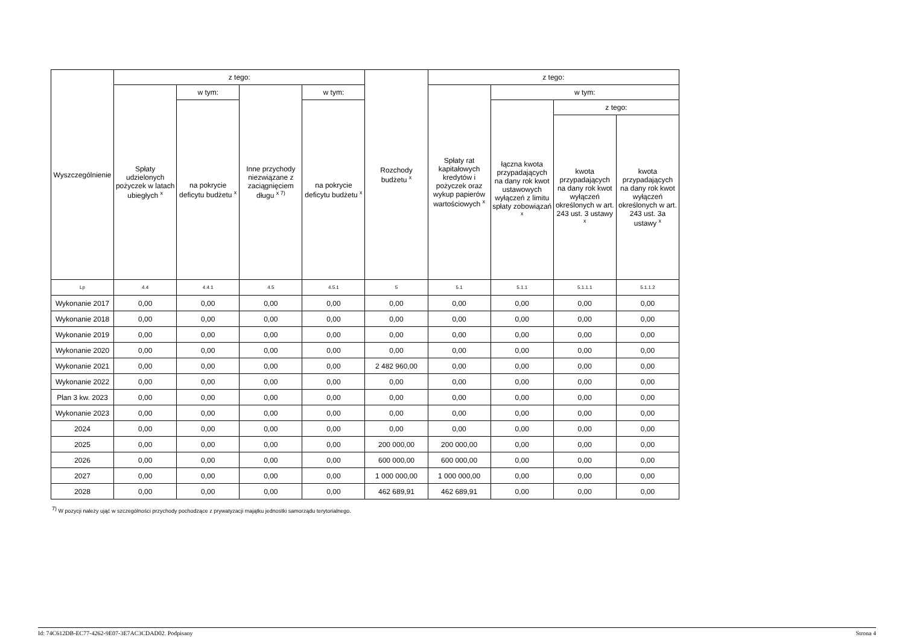| Wyszczególnienie | z tego: | | | | Rozchody budżetu <sup>x</sup> | z tego: | | | |
| --- | --- | --- | --- | --- | --- | --- | --- | --- | --- |
| | Spłaty udzielonych pożyczek w latach ubiegłych <sup>x</sup> | w tym: | Inne przychody niezwiązane z zaciągnięciem długu <sup>x 7)</sup> | w tym: | | Spłaty rat kapitałowych kredytów i pożyczek oraz wykup papierów wartościowych <sup>x</sup> | w tym: | | |
| | | na pokrycie deficytu budżetu <sup>x</sup> | | na pokrycie deficytu budżetu <sup>x</sup> | | | łączna kwota przypadających na dany rok kwot ustawowych wyłączeń z limitu spłaty zobowiązań <sup>x</sup> | z tego: | |
| | | | | | | | | kwota przypadających na dany rok kwot wyłączeń określonych w art. 243 ust. 3 ustawy <sup>x</sup> | kwota przypadających na dany rok kwot wyłączeń określonych w art. 243 ust. 3a ustawy <sup>x</sup> |
| Lp | 4.4 | 4.4.1 | 4.5 | 4.5.1 | 5 | 5.1 | 5.1.1 | 5.1.1.1 | 5.1.1.2 |
| Wykonanie 2017 | 0,00 | 0,00 | 0,00 | 0,00 | 0,00 | 0,00 | 0,00 | 0,00 | 0,00 |
| Wykonanie 2018 | 0,00 | 0,00 | 0,00 | 0,00 | 0,00 | 0,00 | 0,00 | 0,00 | 0,00 |
| Wykonanie 2019 | 0,00 | 0,00 | 0,00 | 0,00 | 0,00 | 0,00 | 0,00 | 0,00 | 0,00 |
| Wykonanie 2020 | 0,00 | 0,00 | 0,00 | 0,00 | 0,00 | 0,00 | 0,00 | 0,00 | 0,00 |
| Wykonanie 2021 | 0,00 | 0,00 | 0,00 | 0,00 | 2 482 960,00 | 0,00 | 0,00 | 0,00 | 0,00 |
| Wykonanie 2022 | 0,00 | 0,00 | 0,00 | 0,00 | 0,00 | 0,00 | 0,00 | 0,00 | 0,00 |
| Plan 3 kw. 2023 | 0,00 | 0,00 | 0,00 | 0,00 | 0,00 | 0,00 | 0,00 | 0,00 | 0,00 |
| Wykonanie 2023 | 0,00 | 0,00 | 0,00 | 0,00 | 0,00 | 0,00 | 0,00 | 0,00 | 0,00 |
| 2024 | 0,00 | 0,00 | 0,00 | 0,00 | 0,00 | 0,00 | 0,00 | 0,00 | 0,00 |
| 2025 | 0,00 | 0,00 | 0,00 | 0,00 | 200 000,00 | 200 000,00 | 0,00 | 0,00 | 0,00 |
| 2026 | 0,00 | 0,00 | 0,00 | 0,00 | 600 000,00 | 600 000,00 | 0,00 | 0,00 | 0,00 |
| 2027 | 0,00 | 0,00 | 0,00 | 0,00 | 1 000 000,00 | 1 000 000,00 | 0,00 | 0,00 | 0,00 |
| 2028 | 0,00 | 0,00 | 0,00 | 0,00 | 462 689,91 | 462 689,91 | 0,00 | 0,00 | 0,00 |
<sup>7)</sup> W pozycji należy ująć w szczególności przychody pochodzące z prywatyzacji majątku jednostki samorządu terytorialnego.
Id: 74C612DB-EC77-4262-9E07-3E7AC3CDAD02. Podpisany Strona 4